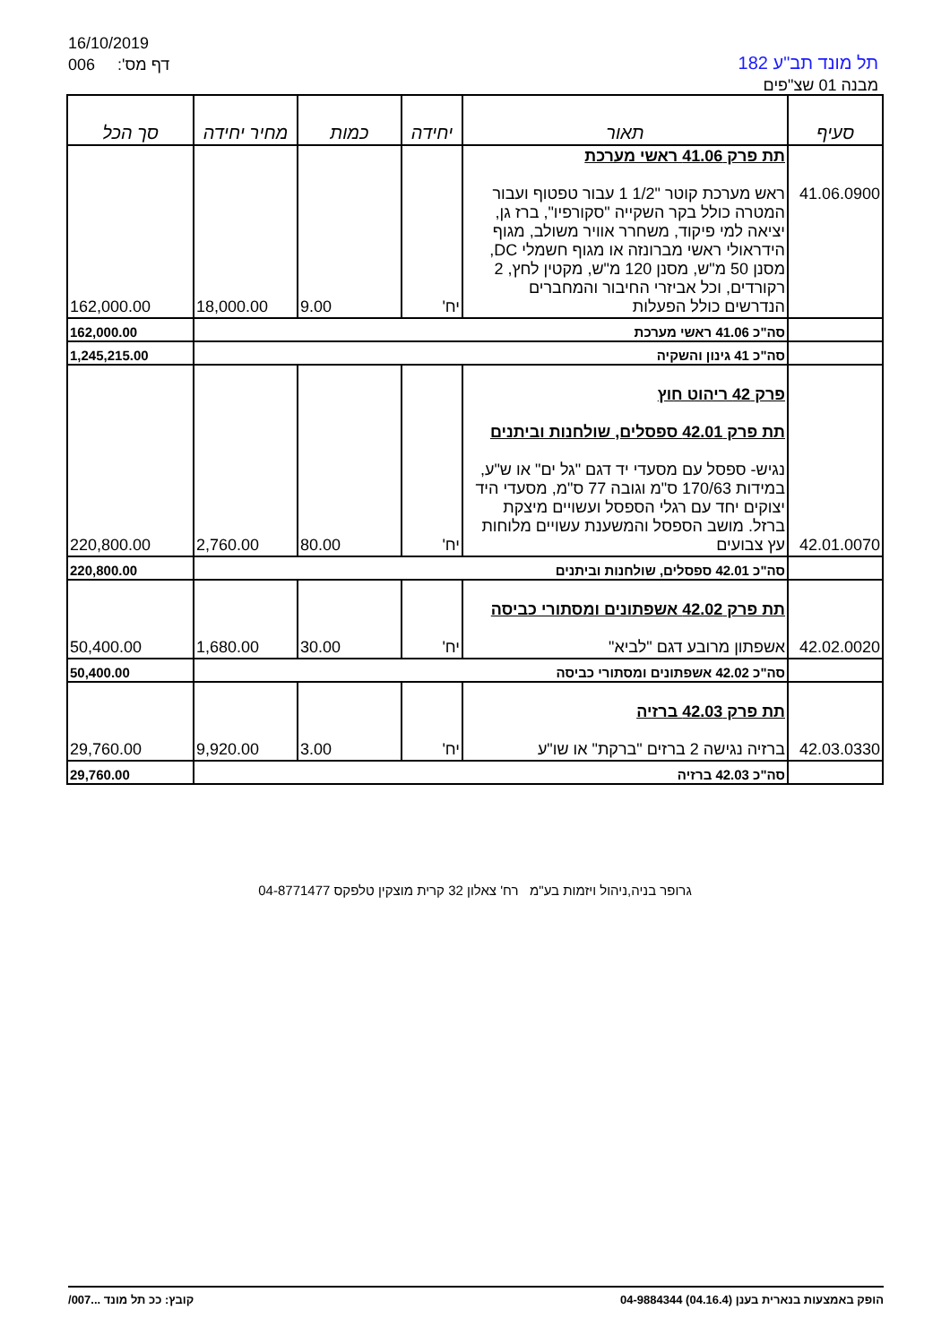16/10/2019
006 :'דף מס
תל מונד תב"ע 182
מבנה 01 שצ"פים
| סעיף | תאור | יחידה | כמות | מחיר יחידה | סך הכל |
| --- | --- | --- | --- | --- | --- |
| 41.06.0900 | תת פרק 41.06 ראשי מערכת ראש מערכת קוטר "1/2 1 עבור טפטוף ועבור המטרה כולל בקר השקייה "סקורפיו", ברז גן, יציאה למי פיקוד, משחרר אוויר משולב, מגוף הידראולי ראשי מברונזה או מגוף חשמלי DC, מסנן 50 מ"ש, מסנן 120 מ"ש, מקטין לחץ, 2 רקורדים, וכל אביזרי החיבור והמחברים הנדרשים כולל הפעלות | יח' | 9.00 | 18,000.00 | 162,000.00 |
| | סה"כ 41.06 ראשי מערכת | | | | 162,000.00 |
| | סה"כ 41 גינון והשקיה | | | | 1,245,215.00 |
| 42.01.0070 | פרק 42 ריהוט חוץ תת פרק 42.01 ספסלים, שולחנות וביתנים נגיש- ספסל עם מסעדי יד דגם "גל ים" או ש"ע, במידות 170/63 ס"מ וגובה 77 ס"מ, מסעדי היד יצוקים יחד עם רגלי הספסל ועשויים מיצקת ברזל. מושב הספסל והמשענת עשויים מלוחות עץ צבועים | יח' | 80.00 | 2,760.00 | 220,800.00 |
| | סה"כ 42.01 ספסלים, שולחנות וביתנים | | | | 220,800.00 |
| 42.02.0020 | תת פרק 42.02 אשפתונים ומסתורי כביסה אשפתון מרובע דגם "לביא" | יח' | 30.00 | 1,680.00 | 50,400.00 |
| | סה"כ 42.02 אשפתונים ומסתורי כביסה | | | | 50,400.00 |
| 42.03.0330 | תת פרק 42.03 ברזיה ברזיה נגישה 2 ברזים "ברקת" או שו"ע | יח' | 3.00 | 9,920.00 | 29,760.00 |
| | סה"כ 42.03 ברזיה | | | | 29,760.00 |
גרופר בניה,ניהול ויזמות בע"מ רח' צאלון 32 קרית מוצקין טלפקס 04-8771477
הופק באמצעות בנארית בענן (04.16.4) 04-9884344 קובץ: ככ תל מונד ...007/